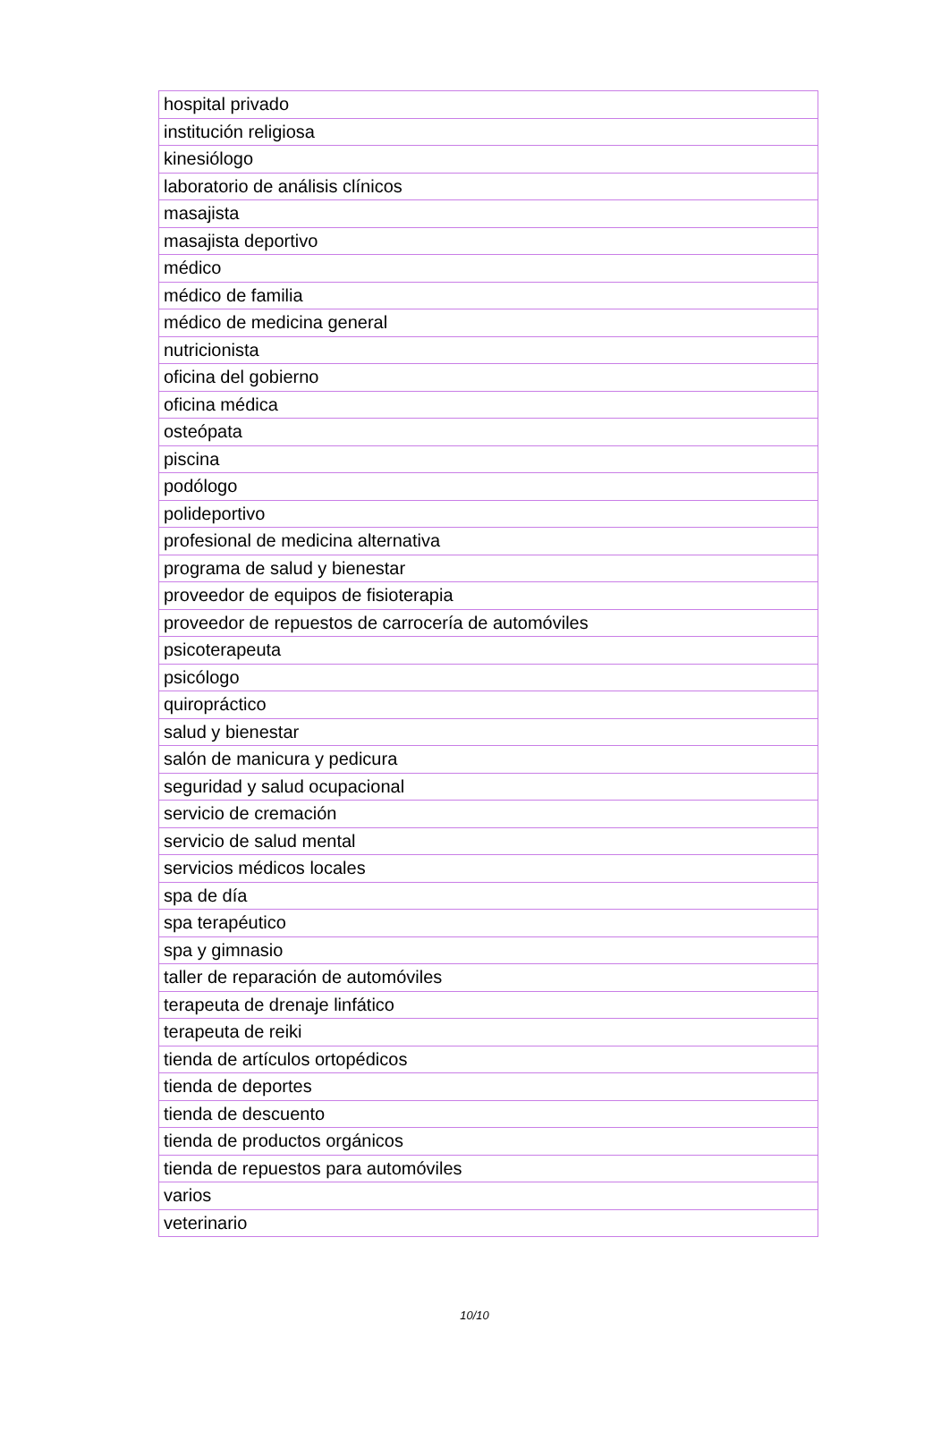| hospital privado |
| institución religiosa |
| kinesiólogo |
| laboratorio de análisis clínicos |
| masajista |
| masajista deportivo |
| médico |
| médico de familia |
| médico de medicina general |
| nutricionista |
| oficina del gobierno |
| oficina médica |
| osteópata |
| piscina |
| podólogo |
| polideportivo |
| profesional de medicina alternativa |
| programa de salud y bienestar |
| proveedor de equipos de fisioterapia |
| proveedor de repuestos de carrocería de automóviles |
| psicoterapeuta |
| psicólogo |
| quiropráctico |
| salud y bienestar |
| salón de manicura y pedicura |
| seguridad y salud ocupacional |
| servicio de cremación |
| servicio de salud mental |
| servicios médicos locales |
| spa de día |
| spa terapéutico |
| spa y gimnasio |
| taller de reparación de automóviles |
| terapeuta de drenaje linfático |
| terapeuta de reiki |
| tienda de artículos ortopédicos |
| tienda de deportes |
| tienda de descuento |
| tienda de productos orgánicos |
| tienda de repuestos para automóviles |
| varios |
| veterinario |
10/10